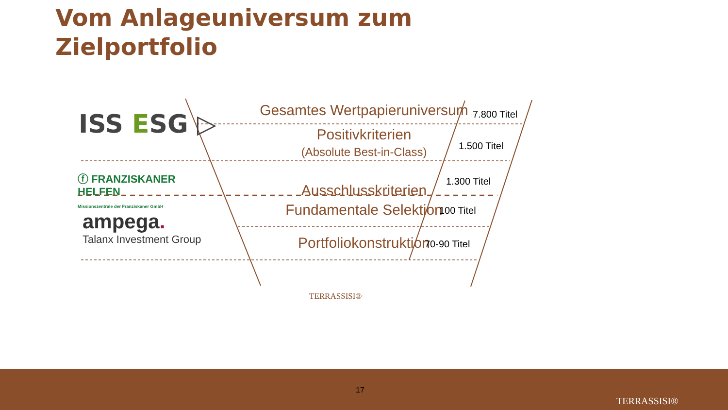Vom Anlageuniversum zum
Zielportfolio
Gesamtes Wertpapieruniversum
ISS ESG ▷
Positivkriterien
(Absolute Best-in-Class)
ⓕ FRANZISKANER HELFEN
Missionszentrale der Franziskaner GmbH
Ausschlusskriterien
Fundamentale Selektion
ampega.
Talanx Investment Group
Portfoliokonstruktion
7.800 Titel
1.500 Titel
1.300 Titel
100 Titel
70-90 Titel
TERRASSISI®
17
TERRASSISI®